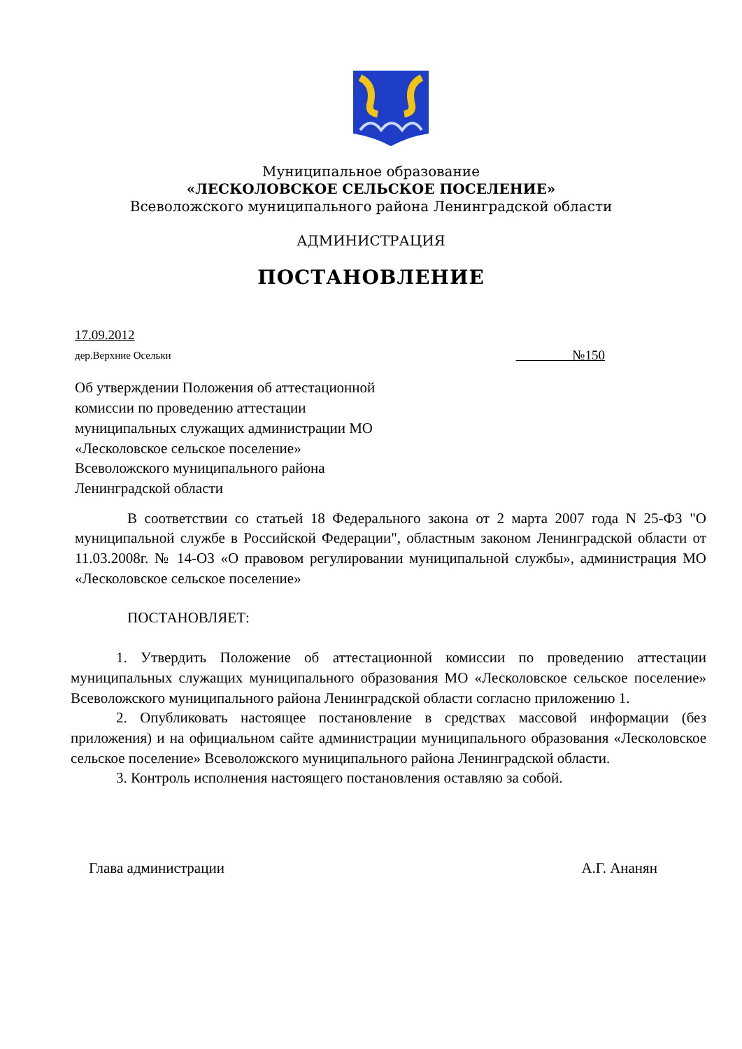Муниципальное образование
«ЛЕСКОЛОВСКОЕ СЕЛЬСКОЕ ПОСЕЛЕНИЕ»
Всеволожского муниципального района Ленинградской области
АДМИНИСТРАЦИЯ
ПОСТАНОВЛЕНИЕ
17.09.2012
дер.Верхние Осельки №150
Об утверждении Положения об аттестационной
комиссии по проведению аттестации
муниципальных служащих администрации МО
«Лесколовское сельское поселение»
Всеволожского муниципального района
Ленинградской области
В соответствии со статьей 18 Федерального закона от 2 марта 2007 года N 25-ФЗ "О муниципальной службе в Российской Федерации", областным законом Ленинградской области от 11.03.2008г. № 14-ОЗ «О правовом регулировании муниципальной службы», администрация МО «Лесколовское сельское поселение»
ПОСТАНОВЛЯЕТ:
1. Утвердить Положение об аттестационной комиссии по проведению аттестации муниципальных служащих муниципального образования МО «Лесколовское сельское поселение» Всеволожского муниципального района Ленинградской области согласно приложению 1.
2. Опубликовать настоящее постановление в средствах массовой информации (без приложения) и на официальном сайте администрации муниципального образования «Лесколовское сельское поселение» Всеволожского муниципального района Ленинградской области.
3. Контроль исполнения настоящего постановления оставляю за собой.
Глава администрации А.Г. Ананян